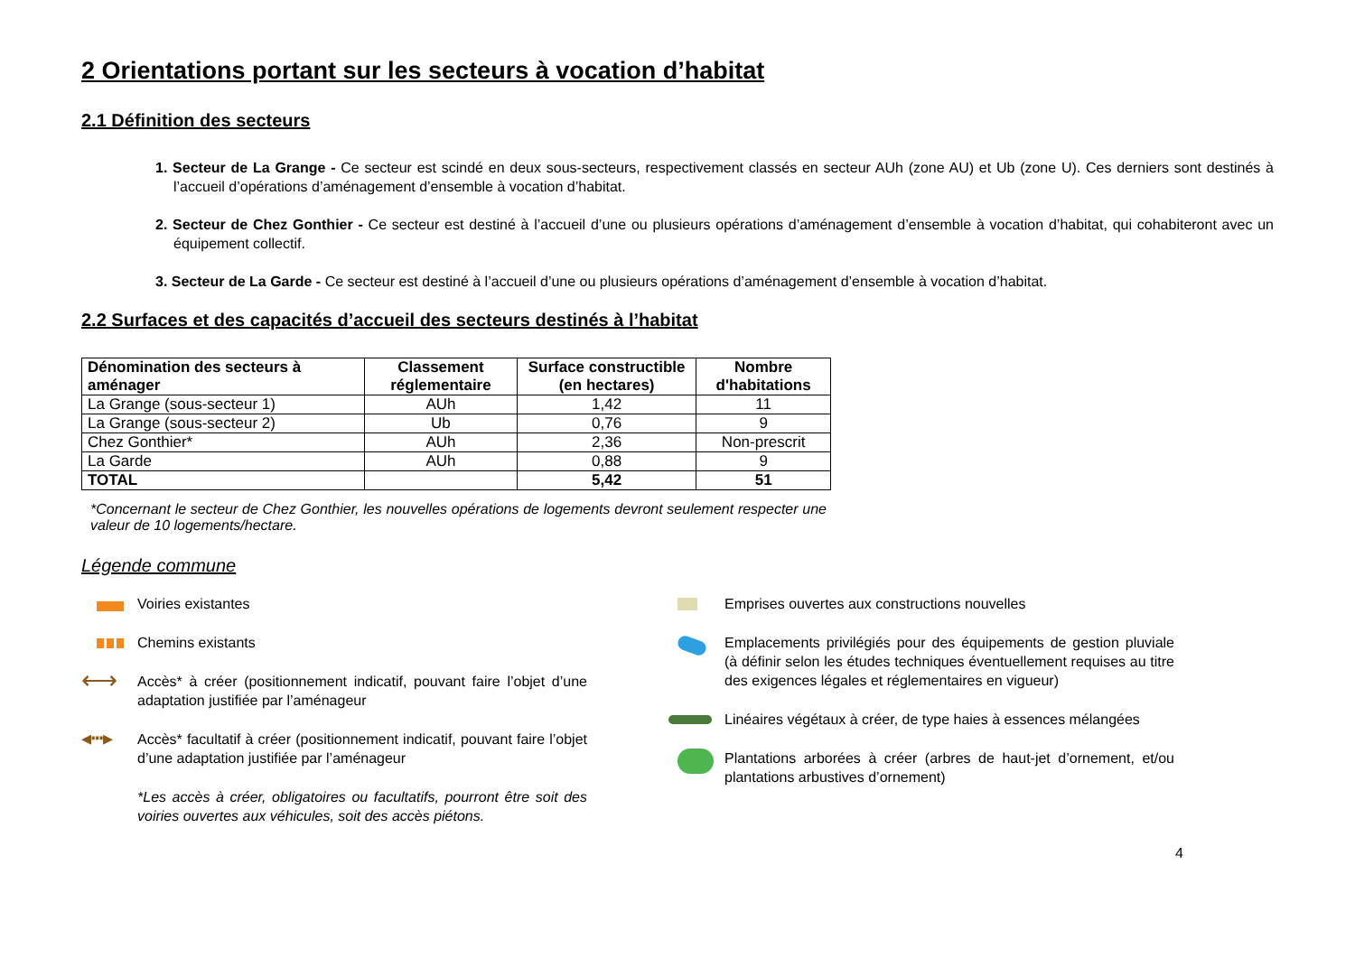2 Orientations portant sur les secteurs à vocation d’habitat
2.1 Définition des secteurs
1. Secteur de La Grange - Ce secteur est scindé en deux sous-secteurs, respectivement classés en secteur AUh (zone AU) et Ub (zone U). Ces derniers sont destinés à l’accueil d’opérations d’aménagement d’ensemble à vocation d’habitat.
2. Secteur de Chez Gonthier - Ce secteur est destiné à l’accueil d’une ou plusieurs opérations d’aménagement d’ensemble à vocation d’habitat, qui cohabiteront avec un équipement collectif.
3. Secteur de La Garde - Ce secteur est destiné à l’accueil d’une ou plusieurs opérations d’aménagement d’ensemble à vocation d’habitat.
2.2 Surfaces et des capacités d’accueil des secteurs destinés à l’habitat
| Dénomination des secteurs à aménager | Classement réglementaire | Surface constructible (en hectares) | Nombre d'habitations |
| --- | --- | --- | --- |
| La Grange (sous-secteur 1) | AUh | 1,42 | 11 |
| La Grange (sous-secteur 2) | Ub | 0,76 | 9 |
| Chez Gonthier* | AUh | 2,36 | Non-prescrit |
| La Garde | AUh | 0,88 | 9 |
| TOTAL | | 5,42 | 51 |
*Concernant le secteur de Chez Gonthier, les nouvelles opérations de logements devront seulement respecter une valeur de 10 logements/hectare.
Légende commune
Voiries existantes
Chemins existants
⟷
Accès* à créer (positionnement indicatif, pouvant faire l’objet d’une adaptation justifiée par l’aménageur
◂┅▸
Accès* facultatif à créer (positionnement indicatif, pouvant faire l’objet d’une adaptation justifiée par l’aménageur
*Les accès à créer, obligatoires ou facultatifs, pourront être soit des voiries ouvertes aux véhicules, soit des accès piétons.
Emprises ouvertes aux constructions nouvelles
Emplacements privilégiés pour des équipements de gestion pluviale (à définir selon les études techniques éventuellement requises au titre des exigences légales et réglementaires en vigueur)
Linéaires végétaux à créer, de type haies à essences mélangées
Plantations arborées à créer (arbres de haut-jet d’ornement, et/ou plantations arbustives d’ornement)
4